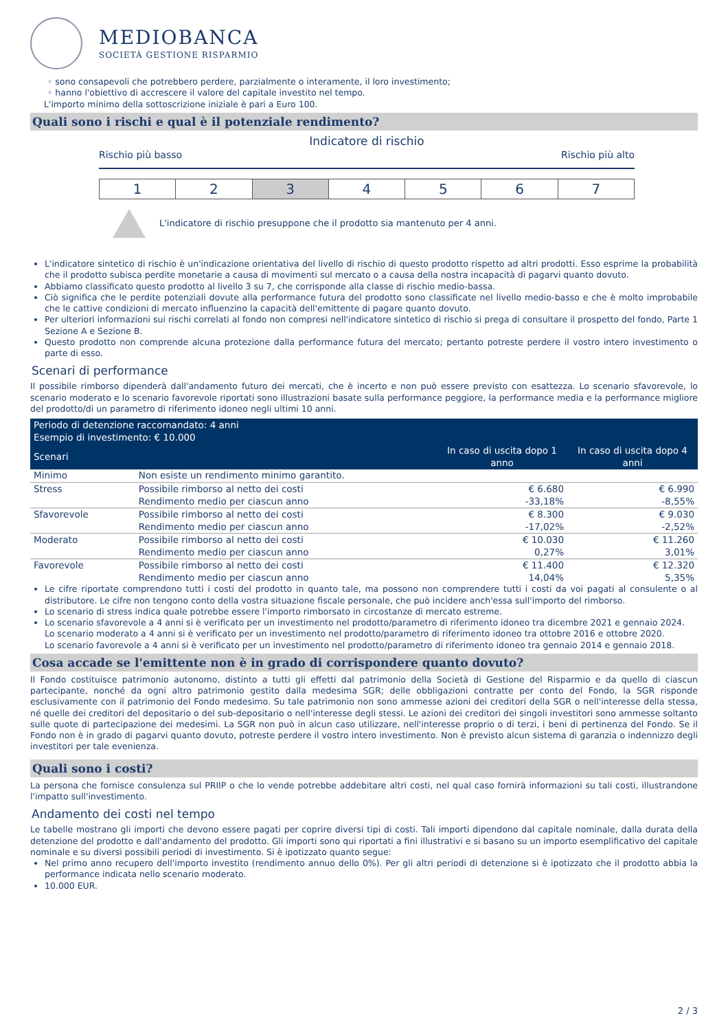MEDIOBANCA
SOCIETÀ GESTIONE RISPARMIO
◦ sono consapevoli che potrebbero perdere, parzialmente o interamente, il loro investimento;
◦ hanno l'obiettivo di accrescere il valore del capitale investito nel tempo.
L'importo minimo della sottoscrizione iniziale è pari a Euro 100.
Quali sono i rischi e qual è il potenziale rendimento?
Indicatore di rischio
Rischio più basso Rischio più alto
| 1 | 2 | 3 | 4 | 5 | 6 | 7 |
L'indicatore di rischio presuppone che il prodotto sia mantenuto per 4 anni.
L'indicatore sintetico di rischio è un'indicazione orientativa del livello di rischio di questo prodotto rispetto ad altri prodotti. Esso esprime la probabilità che il prodotto subisca perdite monetarie a causa di movimenti sul mercato o a causa della nostra incapacità di pagarvi quanto dovuto.
Abbiamo classificato questo prodotto al livello 3 su 7, che corrisponde alla classe di rischio medio-bassa.
Ciò significa che le perdite potenziali dovute alla performance futura del prodotto sono classificate nel livello medio-basso e che è molto improbabile che le cattive condizioni di mercato influenzino la capacità dell'emittente di pagare quanto dovuto.
Per ulteriori informazioni sui rischi correlati al fondo non compresi nell'indicatore sintetico di rischio si prega di consultare il prospetto del fondo, Parte 1 Sezione A e Sezione B.
Questo prodotto non comprende alcuna protezione dalla performance futura del mercato; pertanto potreste perdere il vostro intero investimento o parte di esso.
Scenari di performance
Il possibile rimborso dipenderà dall'andamento futuro dei mercati, che è incerto e non può essere previsto con esattezza. Lo scenario sfavorevole, lo scenario moderato e lo scenario favorevole riportati sono illustrazioni basate sulla performance peggiore, la performance media e la performance migliore del prodotto/di un parametro di riferimento idoneo negli ultimi 10 anni.
| Periodo di detenzione raccomandato: 4 anni Esempio di investimento: € 10.000 | | | |
| --- | --- | --- | --- |
| Scenari | | In caso di uscita dopo 1 anno | In caso di uscita dopo 4 anni |
| Minimo | Non esiste un rendimento minimo garantito. | | |
| Stress | Possibile rimborso al netto dei costi | € 6.680 | € 6.990 |
| | Rendimento medio per ciascun anno | -33,18% | -8,55% |
| Sfavorevole | Possibile rimborso al netto dei costi | € 8.300 | € 9.030 |
| | Rendimento medio per ciascun anno | -17,02% | -2,52% |
| Moderato | Possibile rimborso al netto dei costi | € 10.030 | € 11.260 |
| | Rendimento medio per ciascun anno | 0,27% | 3,01% |
| Favorevole | Possibile rimborso al netto dei costi | € 11.400 | € 12.320 |
| | Rendimento medio per ciascun anno | 14,04% | 5,35% |
Le cifre riportate comprendono tutti i costi del prodotto in quanto tale, ma possono non comprendere tutti i costi da voi pagati al consulente o al distributore. Le cifre non tengono conto della vostra situazione fiscale personale, che può incidere anch'essa sull'importo del rimborso.
Lo scenario di stress indica quale potrebbe essere l'importo rimborsato in circostanze di mercato estreme.
Lo scenario sfavorevole a 4 anni si è verificato per un investimento nel prodotto/parametro di riferimento idoneo tra dicembre 2021 e gennaio 2024.
Lo scenario moderato a 4 anni si è verificato per un investimento nel prodotto/parametro di riferimento idoneo tra ottobre 2016 e ottobre 2020.
Lo scenario favorevole a 4 anni si è verificato per un investimento nel prodotto/parametro di riferimento idoneo tra gennaio 2014 e gennaio 2018.
Cosa accade se l'emittente non è in grado di corrispondere quanto dovuto?
Il Fondo costituisce patrimonio autonomo, distinto a tutti gli effetti dal patrimonio della Società di Gestione del Risparmio e da quello di ciascun partecipante, nonché da ogni altro patrimonio gestito dalla medesima SGR; delle obbligazioni contratte per conto del Fondo, la SGR risponde esclusivamente con il patrimonio del Fondo medesimo. Su tale patrimonio non sono ammesse azioni dei creditori della SGR o nell'interesse della stessa, né quelle dei creditori del depositario o del sub-depositario o nell'interesse degli stessi. Le azioni dei creditori dei singoli investitori sono ammesse soltanto sulle quote di partecipazione dei medesimi. La SGR non può in alcun caso utilizzare, nell'interesse proprio o di terzi, i beni di pertinenza del Fondo. Se il Fondo non è in grado di pagarvi quanto dovuto, potreste perdere il vostro intero investimento. Non è previsto alcun sistema di garanzia o indennizzo degli investitori per tale evenienza.
Quali sono i costi?
La persona che fornisce consulenza sul PRIIP o che lo vende potrebbe addebitare altri costi, nel qual caso fornirà informazioni su tali costi, illustrandone l'impatto sull'investimento.
Andamento dei costi nel tempo
Le tabelle mostrano gli importi che devono essere pagati per coprire diversi tipi di costi. Tali importi dipendono dal capitale nominale, dalla durata della detenzione del prodotto e dall'andamento del prodotto. Gli importi sono qui riportati a fini illustrativi e si basano su un importo esemplificativo del capitale nominale e su diversi possibili periodi di investimento. Si è ipotizzato quanto segue:
Nel primo anno recupero dell'importo investito (rendimento annuo dello 0%). Per gli altri periodi di detenzione si è ipotizzato che il prodotto abbia la performance indicata nello scenario moderato.
10.000 EUR.
2 / 3